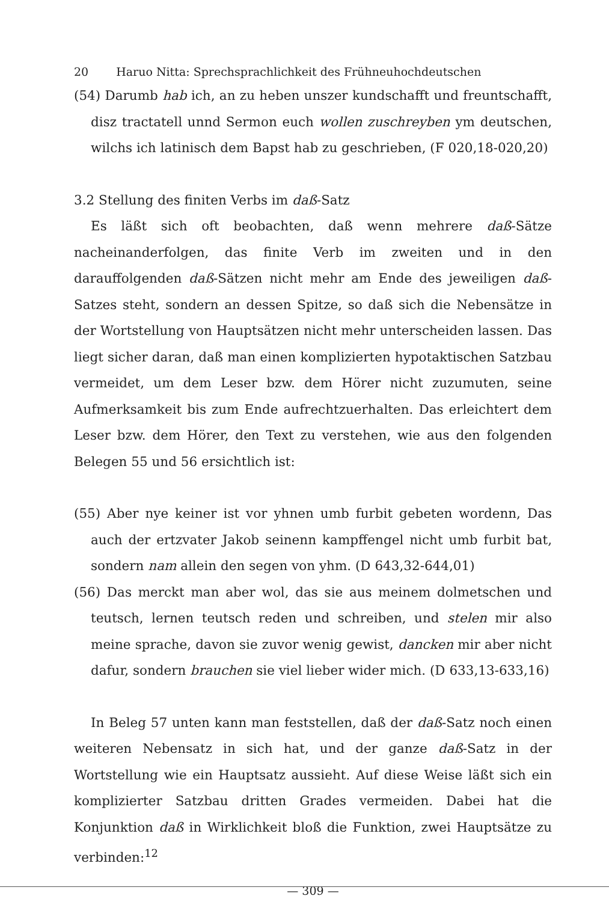20 Haruo Nitta: Sprechsprachlichkeit des Frühneuhochdeutschen
(54) Darumb hab ich, an zu heben unszer kundschafft und freuntschafft, disz tractatell unnd Sermon euch wollen zuschreyben ym deutschen, wilchs ich latinisch dem Bapst hab zu geschrieben, (F 020,18-020,20)
3.2 Stellung des finiten Verbs im daß-Satz
Es läßt sich oft beobachten, daß wenn mehrere daß-Sätze nacheinanderfolgen, das finite Verb im zweiten und in den darauffolgenden daß-Sätzen nicht mehr am Ende des jeweiligen daß-Satzes steht, sondern an dessen Spitze, so daß sich die Nebensätze in der Wortstellung von Hauptsätzen nicht mehr unterscheiden lassen. Das liegt sicher daran, daß man einen komplizierten hypotaktischen Satzbau vermeidet, um dem Leser bzw. dem Hörer nicht zuzumuten, seine Aufmerksamkeit bis zum Ende aufrechtzuerhalten. Das erleichtert dem Leser bzw. dem Hörer, den Text zu verstehen, wie aus den folgenden Belegen 55 und 56 ersichtlich ist:
(55) Aber nye keiner ist vor yhnen umb furbit gebeten wordenn, Das auch der ertzvater Jakob seinenn kampffengel nicht umb furbit bat, sondern nam allein den segen von yhm. (D 643,32-644,01)
(56) Das merckt man aber wol, das sie aus meinem dolmetschen und teutsch, lernen teutsch reden und schreiben, und stelen mir also meine sprache, davon sie zuvor wenig gewist, dancken mir aber nicht dafur, sondern brauchen sie viel lieber wider mich. (D 633,13-633,16)
In Beleg 57 unten kann man feststellen, daß der daß-Satz noch einen weiteren Nebensatz in sich hat, und der ganze daß-Satz in der Wortstellung wie ein Hauptsatz aussieht. Auf diese Weise läßt sich ein komplizierter Satzbau dritten Grades vermeiden. Dabei hat die Konjunktion daß in Wirklichkeit bloß die Funktion, zwei Hauptsätze zu verbinden:<sup>12</sup>
— 309 —